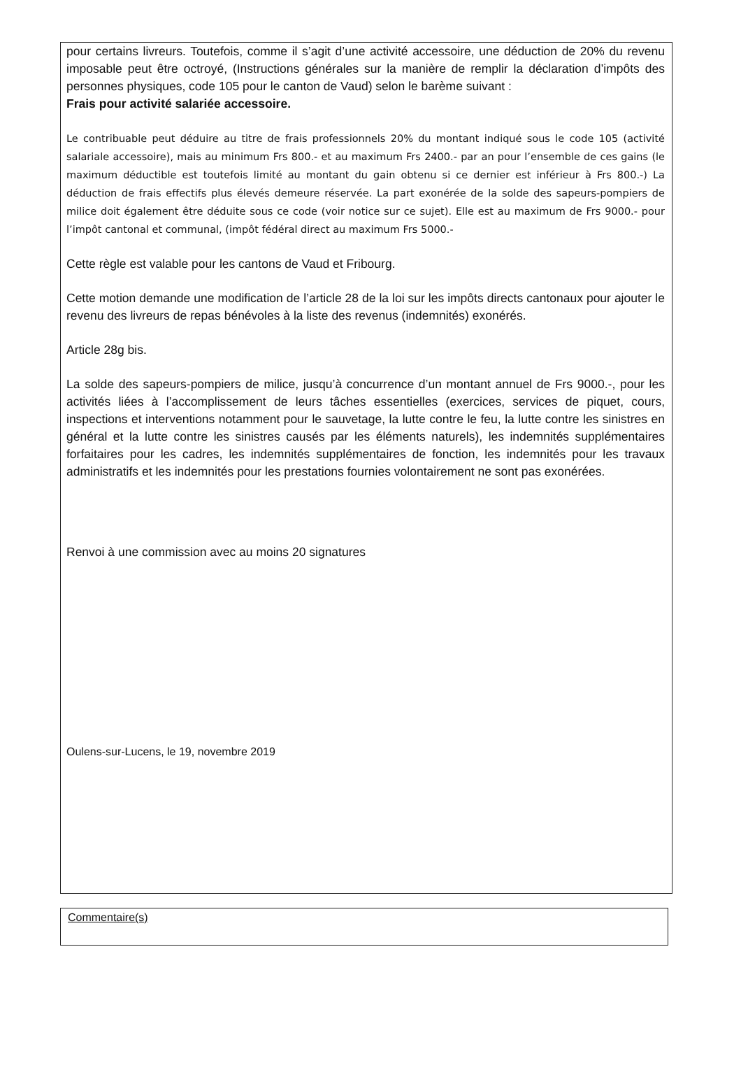pour certains livreurs. Toutefois, comme il s’agit d’une activité accessoire, une déduction de 20% du revenu imposable peut être octroyé, (Instructions générales sur la manière de remplir la déclaration d’impôts des personnes physiques, code 105 pour le canton de Vaud) selon le barème suivant :
Frais pour activité salariée accessoire.
Le contribuable peut déduire au titre de frais professionnels 20% du montant indiqué sous le code 105 (activité salariale accessoire), mais au minimum Frs 800.- et au maximum Frs 2400.- par an pour l’ensemble de ces gains (le maximum déductible est toutefois limité au montant du gain obtenu si ce dernier est inférieur à Frs 800.-) La déduction de frais effectifs plus élevés demeure réservée. La part exonérée de la solde des sapeurs-pompiers de milice doit également être déduite sous ce code (voir notice sur ce sujet). Elle est au maximum de Frs 9000.- pour l’impôt cantonal et communal, (impôt fédéral direct au maximum Frs 5000.-
Cette règle est valable pour les cantons de Vaud et Fribourg.
Cette motion demande une modification de l’article 28 de la loi sur les impôts directs cantonaux pour ajouter le revenu des livreurs de repas bénévoles à la liste des revenus (indemnités) exonérés.
Article 28g bis.
La solde des sapeurs-pompiers de milice, jusqu’à concurrence d’un montant annuel de Frs 9000.-, pour les activités liées à l’accomplissement de leurs tâches essentielles (exercices, services de piquet, cours, inspections et interventions notamment pour le sauvetage, la lutte contre le feu, la lutte contre les sinistres en général et la lutte contre les sinistres causés par les éléments naturels), les indemnités supplémentaires forfaitaires pour les cadres, les indemnités supplémentaires de fonction, les indemnités pour les travaux administratifs et les indemnités pour les prestations fournies volontairement ne sont pas exonérées.
Renvoi à une commission avec au moins 20 signatures
Oulens-sur-Lucens, le 19, novembre 2019
Commentaire(s)